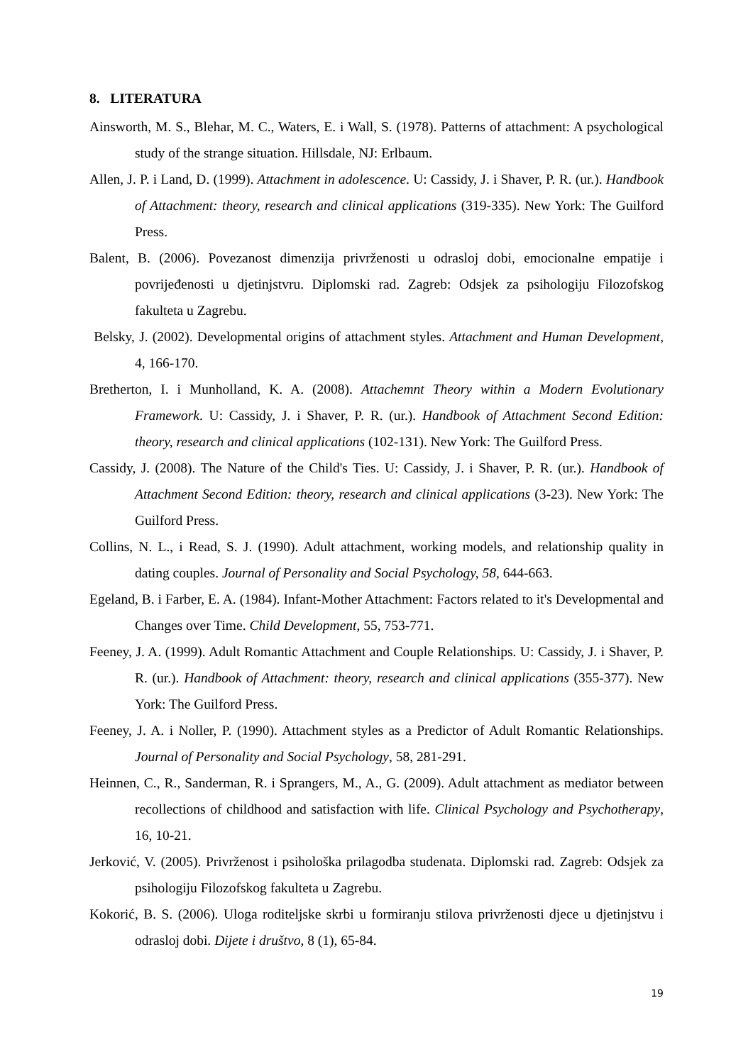8. LITERATURA
Ainsworth, M. S., Blehar, M. C., Waters, E. i Wall, S. (1978). Patterns of attachment: A psychological study of the strange situation. Hillsdale, NJ: Erlbaum.
Allen, J. P. i Land, D. (1999). Attachment in adolescence. U: Cassidy, J. i Shaver, P. R. (ur.). Handbook of Attachment: theory, research and clinical applications (319-335). New York: The Guilford Press.
Balent, B. (2006). Povezanost dimenzija privrženosti u odrasloj dobi, emocionalne empatije i povrijeđenosti u djetinjstvru. Diplomski rad. Zagreb: Odsjek za psihologiju Filozofskog fakulteta u Zagrebu.
Belsky, J. (2002). Developmental origins of attachment styles. Attachment and Human Development, 4, 166-170.
Bretherton, I. i Munholland, K. A. (2008). Attachemnt Theory within a Modern Evolutionary Framework. U: Cassidy, J. i Shaver, P. R. (ur.). Handbook of Attachment Second Edition: theory, research and clinical applications (102-131). New York: The Guilford Press.
Cassidy, J. (2008). The Nature of the Child's Ties. U: Cassidy, J. i Shaver, P. R. (ur.). Handbook of Attachment Second Edition: theory, research and clinical applications (3-23). New York: The Guilford Press.
Collins, N. L., i Read, S. J. (1990). Adult attachment, working models, and relationship quality in dating couples. Journal of Personality and Social Psychology, 58, 644-663.
Egeland, B. i Farber, E. A. (1984). Infant-Mother Attachment: Factors related to it's Developmental and Changes over Time. Child Development, 55, 753-771.
Feeney, J. A. (1999). Adult Romantic Attachment and Couple Relationships. U: Cassidy, J. i Shaver, P. R. (ur.). Handbook of Attachment: theory, research and clinical applications (355-377). New York: The Guilford Press.
Feeney, J. A. i Noller, P. (1990). Attachment styles as a Predictor of Adult Romantic Relationships. Journal of Personality and Social Psychology, 58, 281-291.
Heinnen, C., R., Sanderman, R. i Sprangers, M., A., G. (2009). Adult attachment as mediator between recollections of childhood and satisfaction with life. Clinical Psychology and Psychotherapy, 16, 10-21.
Jerković, V. (2005). Privrženost i psihološka prilagodba studenata. Diplomski rad. Zagreb: Odsjek za psihologiju Filozofskog fakulteta u Zagrebu.
Kokorić, B. S. (2006). Uloga roditeljske skrbi u formiranju stilova privrženosti djece u djetinjstvu i odrasloj dobi. Dijete i društvo, 8 (1), 65-84.
19